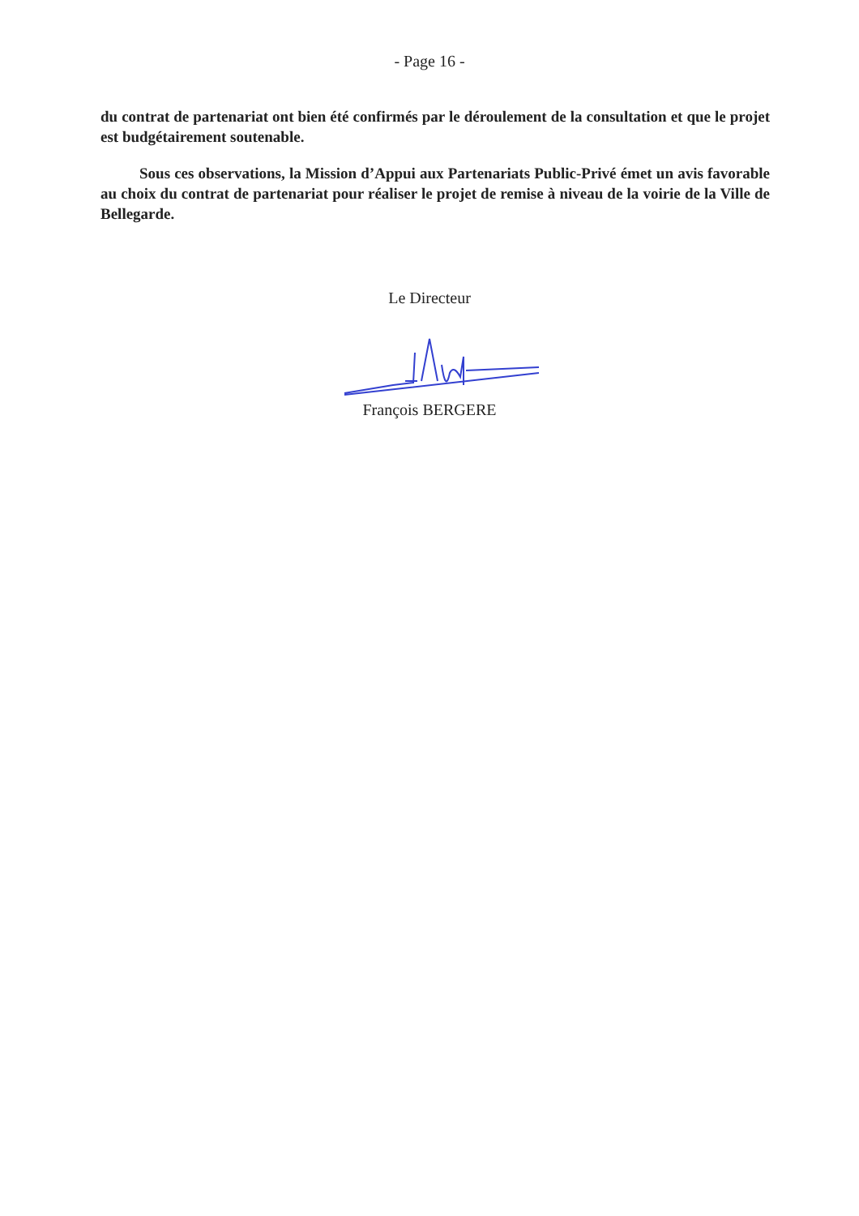- Page 16 -
du contrat de partenariat ont bien été confirmés par le déroulement de la consultation et que le projet est budgétairement soutenable.
Sous ces observations, la Mission d’Appui aux Partenariats Public-Privé émet un avis favorable au choix du contrat de partenariat pour réaliser le projet de remise à niveau de la voirie de la Ville de Bellegarde.
Le Directeur
François BERGERE